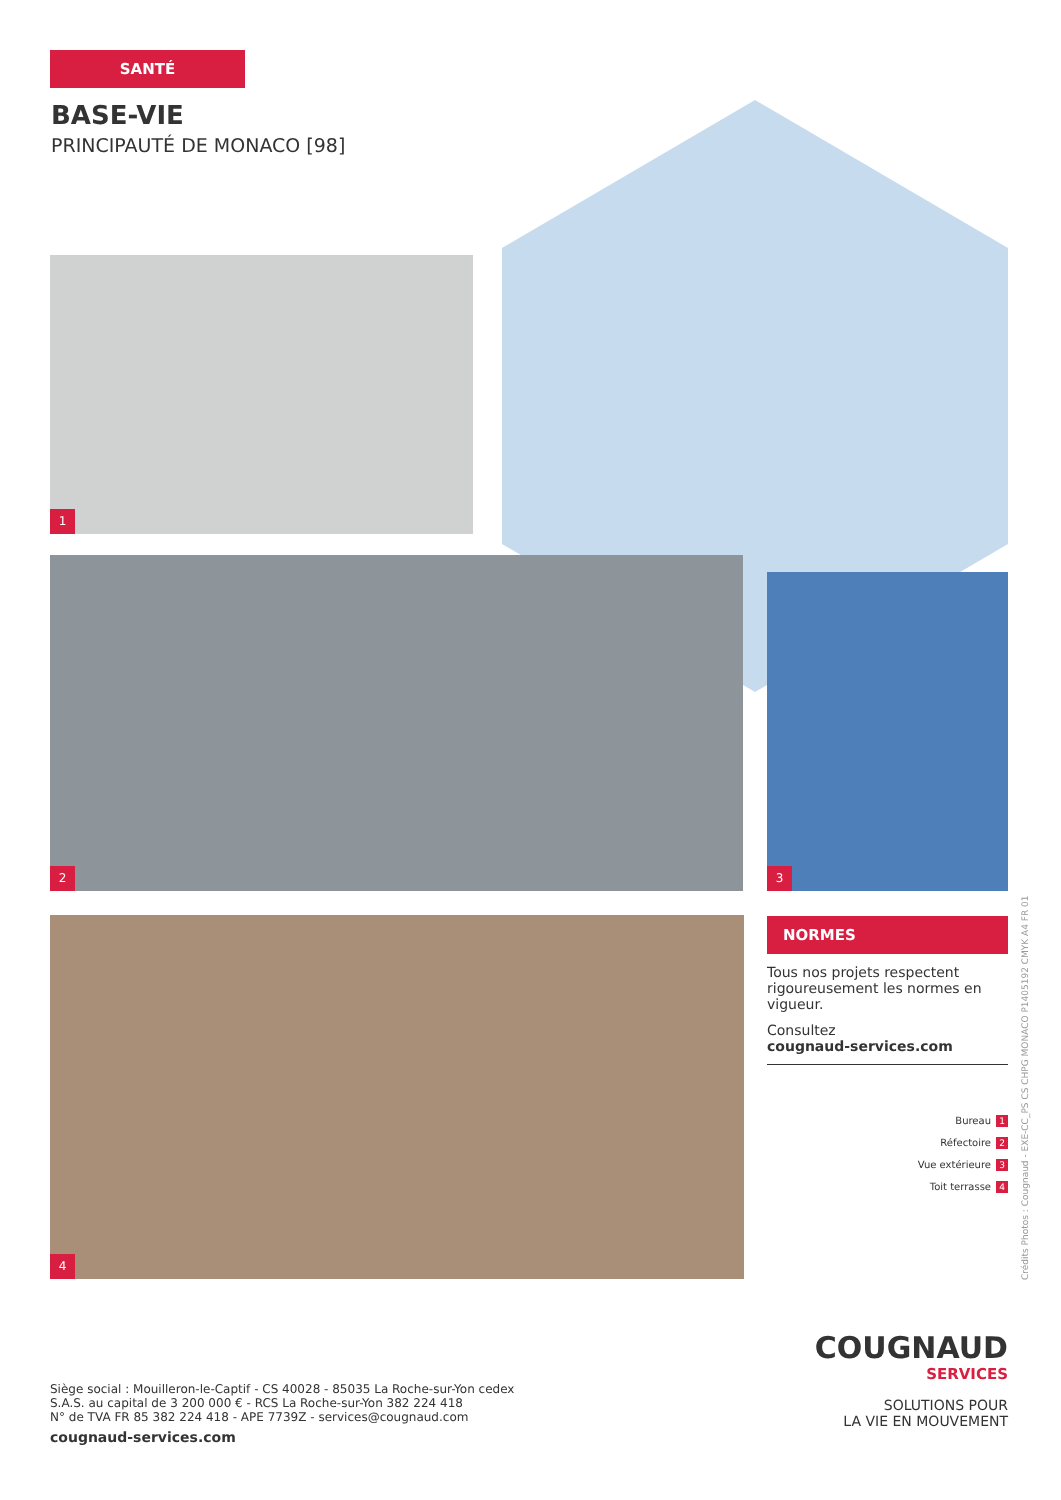SANTÉ
BASE-VIE
PRINCIPAUTÉ DE MONACO [98]
1
2
3
4
NORMES
Tous nos projets respectent rigoureusement les normes en vigueur.
Consultez
cougnaud-services.com
Bureau 1
Réfectoire 2
Vue extérieure 3
Toit terrasse 4
Siège social : Mouilleron-le-Captif - CS 40028 - 85035 La Roche-sur-Yon cedex
S.A.S. au capital de 3 200 000 € - RCS La Roche-sur-Yon 382 224 418
N° de TVA FR 85 382 224 418 - APE 7739Z - services@cougnaud.com
cougnaud-services.com
COUGNAUD
SERVICES
SOLUTIONS POUR
LA VIE EN MOUVEMENT
Crédits Photos : Cougnaud - EXE-CC_PS CS CHPG MONACO P1405192 CMYK A4 FR 01